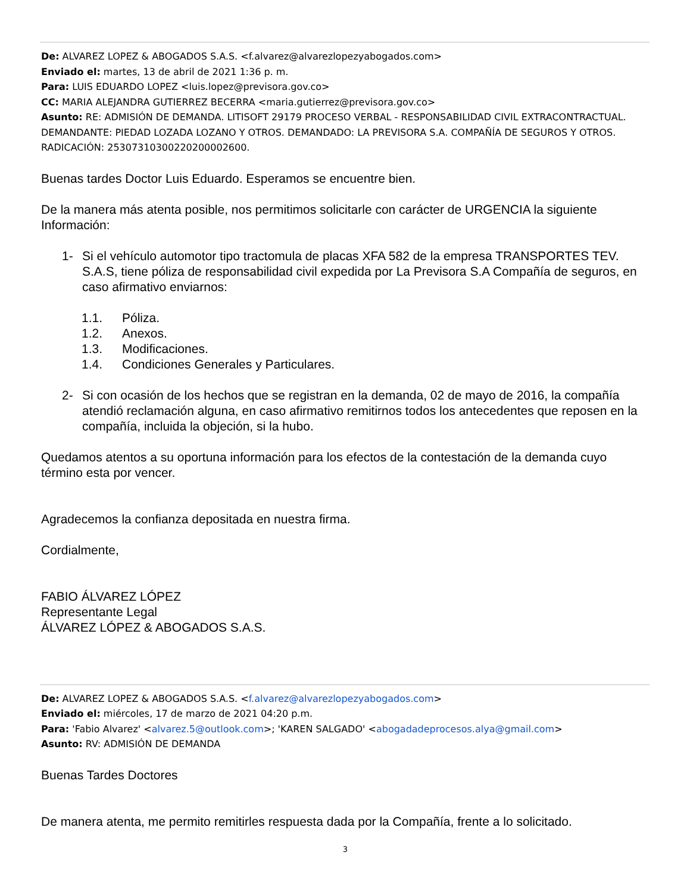De: ALVAREZ LOPEZ & ABOGADOS S.A.S. <f.alvarez@alvarezlopezyabogados.com>
Enviado el: martes, 13 de abril de 2021 1:36 p. m.
Para: LUIS EDUARDO LOPEZ <luis.lopez@previsora.gov.co>
CC: MARIA ALEJANDRA GUTIERREZ BECERRA <maria.gutierrez@previsora.gov.co>
Asunto: RE: ADMISIÓN DE DEMANDA. LITISOFT 29179 PROCESO VERBAL - RESPONSABILIDAD CIVIL EXTRACONTRACTUAL. DEMANDANTE: PIEDAD LOZADA LOZANO Y OTROS. DEMANDADO: LA PREVISORA S.A. COMPAÑÍA DE SEGUROS Y OTROS. RADICACIÓN: 25307310300220200002600.
Buenas tardes Doctor Luis Eduardo. Esperamos se encuentre bien.
De la manera más atenta posible, nos permitimos solicitarle con carácter de URGENCIA la siguiente Información:
1- Si el vehículo automotor tipo tractomula de placas XFA 582 de la empresa TRANSPORTES TEV. S.A.S, tiene póliza de responsabilidad civil expedida por La Previsora S.A Compañía de seguros, en caso afirmativo enviarnos:
1.1. Póliza.
1.2. Anexos.
1.3. Modificaciones.
1.4. Condiciones Generales y Particulares.
2- Si con ocasión de los hechos que se registran en la demanda, 02 de mayo de 2016, la compañía atendió reclamación alguna, en caso afirmativo remitirnos todos los antecedentes que reposen en la compañía, incluida la objeción, si la hubo.
Quedamos atentos a su oportuna información para los efectos de la contestación de la demanda cuyo término esta por vencer.
Agradecemos la confianza depositada en nuestra firma.
Cordialmente,
FABIO ÁLVAREZ LÓPEZ
Representante Legal
ÁLVAREZ LÓPEZ & ABOGADOS S.A.S.
De: ALVAREZ LOPEZ & ABOGADOS S.A.S. <f.alvarez@alvarezlopezyabogados.com>
Enviado el: miércoles, 17 de marzo de 2021 04:20 p.m.
Para: 'Fabio Alvarez' <alvarez.5@outlook.com>; 'KAREN SALGADO' <abogadadeprocesos.alya@gmail.com>
Asunto: RV: ADMISIÓN DE DEMANDA
Buenas Tardes Doctores
De manera atenta, me permito remitirles respuesta dada por la Compañía, frente a lo solicitado.
3